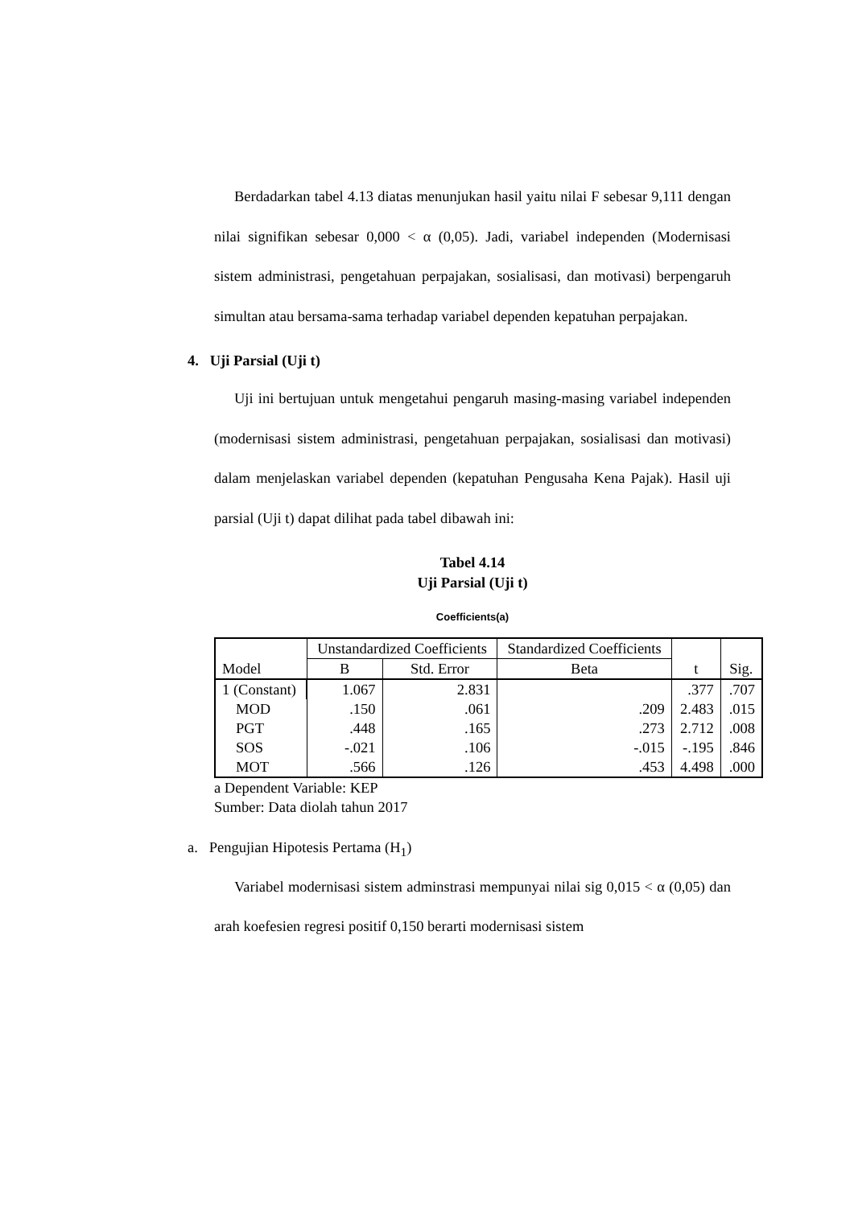Berdadarkan tabel 4.13 diatas menunjukan hasil yaitu nilai F sebesar 9,111 dengan nilai signifikan sebesar 0,000 < α (0,05). Jadi, variabel independen (Modernisasi sistem administrasi, pengetahuan perpajakan, sosialisasi, dan motivasi) berpengaruh simultan atau bersama-sama terhadap variabel dependen kepatuhan perpajakan.
4. Uji Parsial (Uji t)
Uji ini bertujuan untuk mengetahui pengaruh masing-masing variabel independen (modernisasi sistem administrasi, pengetahuan perpajakan, sosialisasi dan motivasi) dalam menjelaskan variabel dependen (kepatuhan Pengusaha Kena Pajak). Hasil uji parsial (Uji t) dapat dilihat pada tabel dibawah ini:
Tabel 4.14
Uji Parsial (Uji t)
Coefficients(a)
| Model | Unstandardized Coefficients | | Standardized Coefficients | t | Sig. |
| --- | --- | --- | --- | --- | --- |
| | B | Std. Error | Beta | | |
| 1 (Constant) | 1.067 | 2.831 | | .377 | .707 |
| MOD | .150 | .061 | .209 | 2.483 | .015 |
| PGT | .448 | .165 | .273 | 2.712 | .008 |
| SOS | -.021 | .106 | -.015 | -.195 | .846 |
| MOT | .566 | .126 | .453 | 4.498 | .000 |
a Dependent Variable: KEP
Sumber: Data diolah tahun 2017
a. Pengujian Hipotesis Pertama (H<sub>1</sub>)
Variabel modernisasi sistem adminstrasi mempunyai nilai sig 0,015 < α (0,05) dan arah koefesien regresi positif 0,150 berarti modernisasi sistem